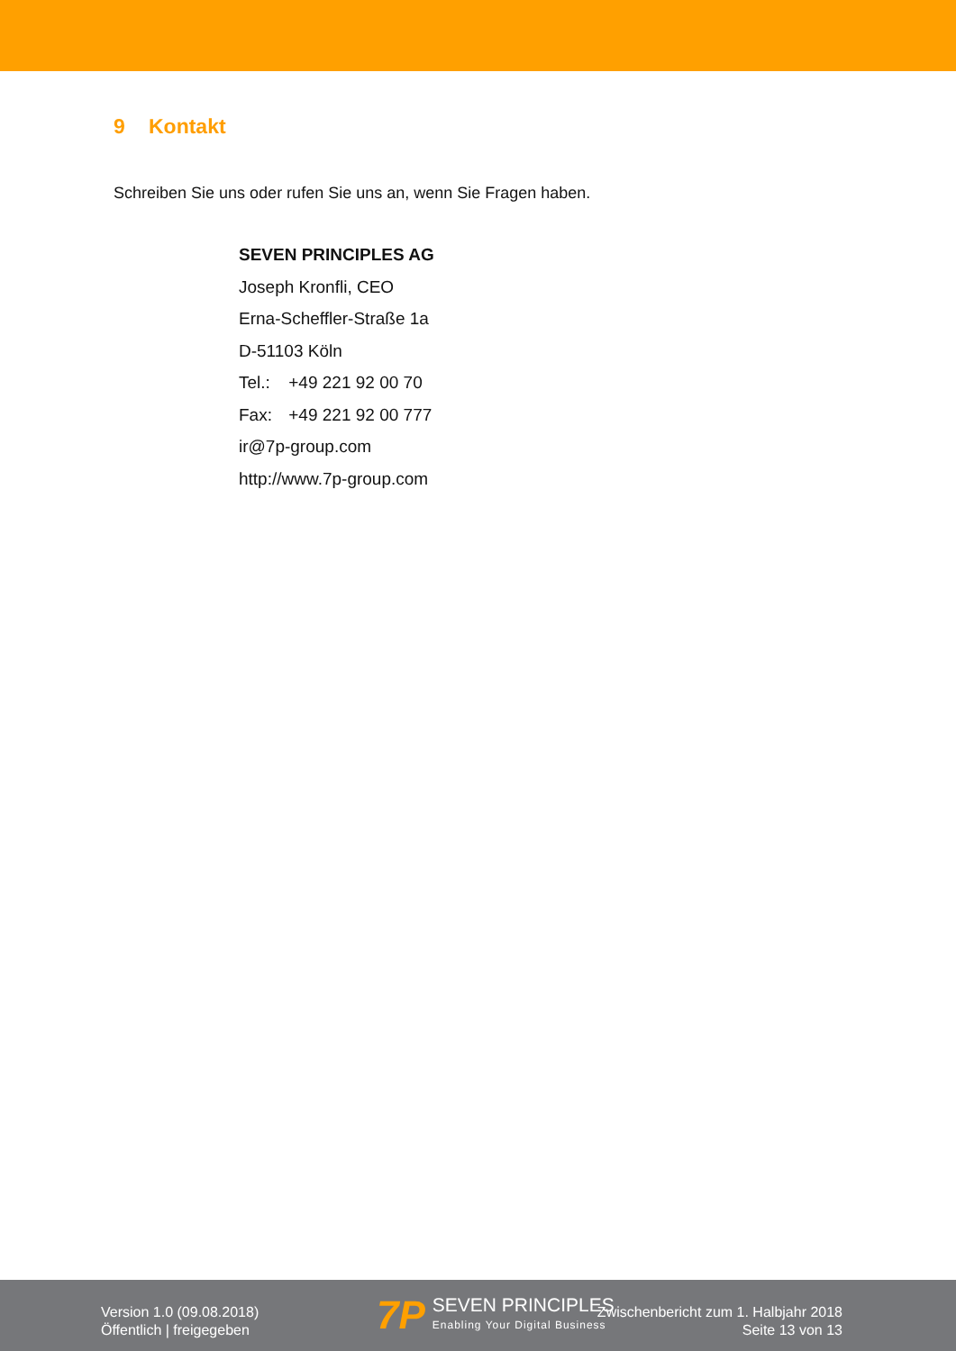9 Kontakt
Schreiben Sie uns oder rufen Sie uns an, wenn Sie Fragen haben.
SEVEN PRINCIPLES AG
Joseph Kronfli, CEO
Erna-Scheffler-Straße 1a
D-51103 Köln
Tel.: +49 221 92 00 70
Fax: +49 221 92 00 777
ir@7p-group.com
http://www.7p-group.com
Version 1.0 (09.08.2018)
Öffentlich | freigegeben
7P
SEVEN PRINCIPLES
Enabling Your Digital Business
Zwischenbericht zum 1. Halbjahr 2018
Seite 13 von 13